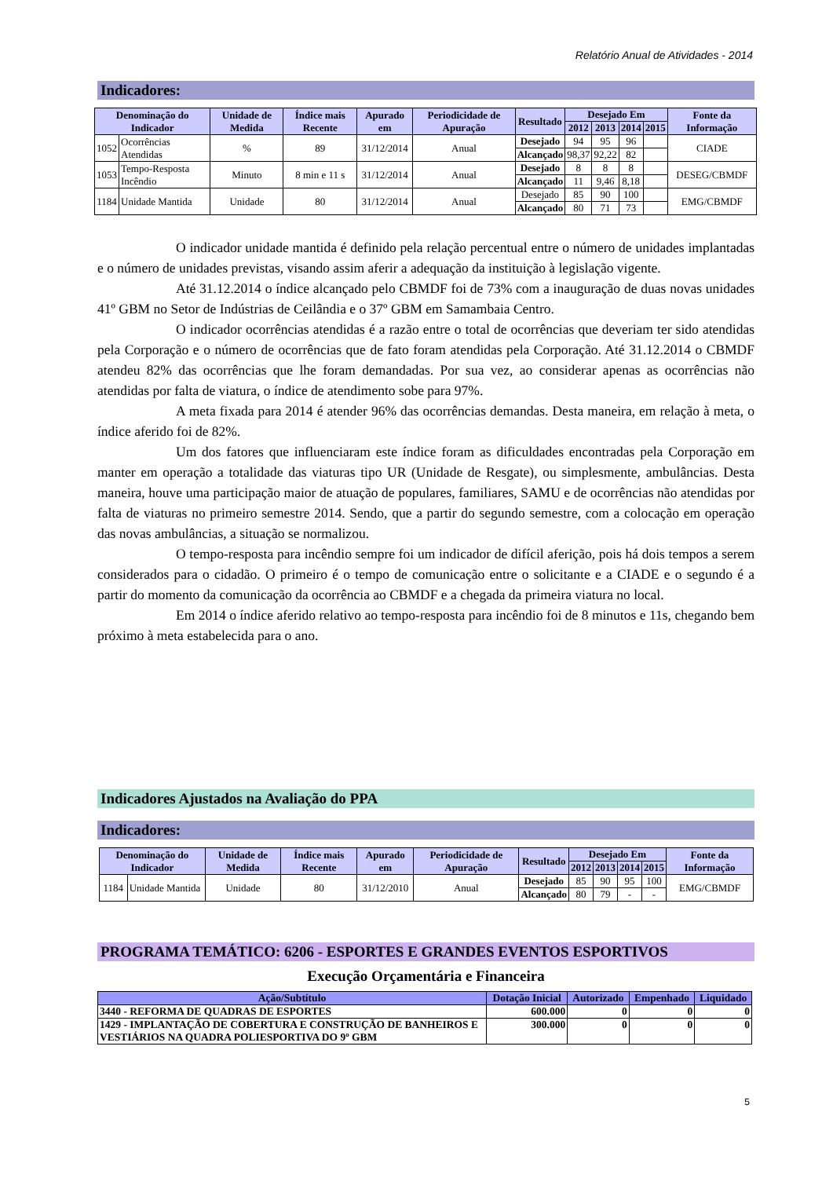Relatório Anual de Atividades - 2014
Indicadores:
| Denominação do Indicador | | Unidade de Medida | Índice mais Recente | Apurado em | Periodicidade de Apuração | Resultado | Desejado Em | | | | Fonte da Informação |
| --- | --- | --- | --- | --- | --- | --- | --- | --- | --- | --- | --- |
| | | | | | | | 2012 | 2013 | 2014 | 2015 | |
| 1052 | Ocorrências Atendidas | % | 89 | 31/12/2014 | Anual | Desejado | 94 | 95 | 96 | | CIADE |
| | | | | | | Alcançado | 98,37 | 92,22 | 82 | | |
| 1053 | Tempo-Resposta Incêndio | Minuto | 8 min e 11 s | 31/12/2014 | Anual | Desejado | 8 | 8 | 8 | | DESEG/CBMDF |
| | | | | | | Alcançado | 11 | 9,46 | 8,18 | | |
| 1184 | Unidade Mantida | Unidade | 80 | 31/12/2014 | Anual | Desejado | 85 | 90 | 100 | | EMG/CBMDF |
| | | | | | | Alcançado | 80 | 71 | 73 | | |
O indicador unidade mantida é definido pela relação percentual entre o número de unidades implantadas e o número de unidades previstas, visando assim aferir a adequação da instituição à legislação vigente.
Até 31.12.2014 o índice alcançado pelo CBMDF foi de 73% com a inauguração de duas novas unidades 41º GBM no Setor de Indústrias de Ceilândia e o 37º GBM em Samambaia Centro.
O indicador ocorrências atendidas é a razão entre o total de ocorrências que deveriam ter sido atendidas pela Corporação e o número de ocorrências que de fato foram atendidas pela Corporação. Até 31.12.2014 o CBMDF atendeu 82% das ocorrências que lhe foram demandadas. Por sua vez, ao considerar apenas as ocorrências não atendidas por falta de viatura, o índice de atendimento sobe para 97%.
A meta fixada para 2014 é atender 96% das ocorrências demandas. Desta maneira, em relação à meta, o índice aferido foi de 82%.
Um dos fatores que influenciaram este índice foram as dificuldades encontradas pela Corporação em manter em operação a totalidade das viaturas tipo UR (Unidade de Resgate), ou simplesmente, ambulâncias. Desta maneira, houve uma participação maior de atuação de populares, familiares, SAMU e de ocorrências não atendidas por falta de viaturas no primeiro semestre 2014. Sendo, que a partir do segundo semestre, com a colocação em operação das novas ambulâncias, a situação se normalizou.
O tempo-resposta para incêndio sempre foi um indicador de difícil aferição, pois há dois tempos a serem considerados para o cidadão. O primeiro é o tempo de comunicação entre o solicitante e a CIADE e o segundo é a partir do momento da comunicação da ocorrência ao CBMDF e a chegada da primeira viatura no local.
Em 2014 o índice aferido relativo ao tempo-resposta para incêndio foi de 8 minutos e 11s, chegando bem próximo à meta estabelecida para o ano.
Indicadores Ajustados na Avaliação do PPA
Indicadores:
| Denominação do Indicador | | Unidade de Medida | Índice mais Recente | Apurado em | Periodicidade de Apuração | Resultado | Desejado Em | | | | Fonte da Informação |
| --- | --- | --- | --- | --- | --- | --- | --- | --- | --- | --- | --- |
| | | | | | | | 2012 | 2013 | 2014 | 2015 | |
| 1184 | Unidade Mantida | Unidade | 80 | 31/12/2010 | Anual | Desejado | 85 | 90 | 95 | 100 | EMG/CBMDF |
| | | | | | | Alcançado | 80 | 79 | - | - | |
PROGRAMA TEMÁTICO: 6206 - ESPORTES E GRANDES EVENTOS ESPORTIVOS
Execução Orçamentária e Financeira
| Ação/Subtítulo | Dotação Inicial | Autorizado | Empenhado | Liquidado |
| --- | --- | --- | --- | --- |
| 3440 - REFORMA DE QUADRAS DE ESPORTES | 600.000 | 0 | 0 | 0 |
| 1429 - IMPLANTAÇÃO DE COBERTURA E CONSTRUÇÃO DE BANHEIROS E VESTIÁRIOS NA QUADRA POLIESPORTIVA DO 9º GBM | 300.000 | 0 | 0 | 0 |
5